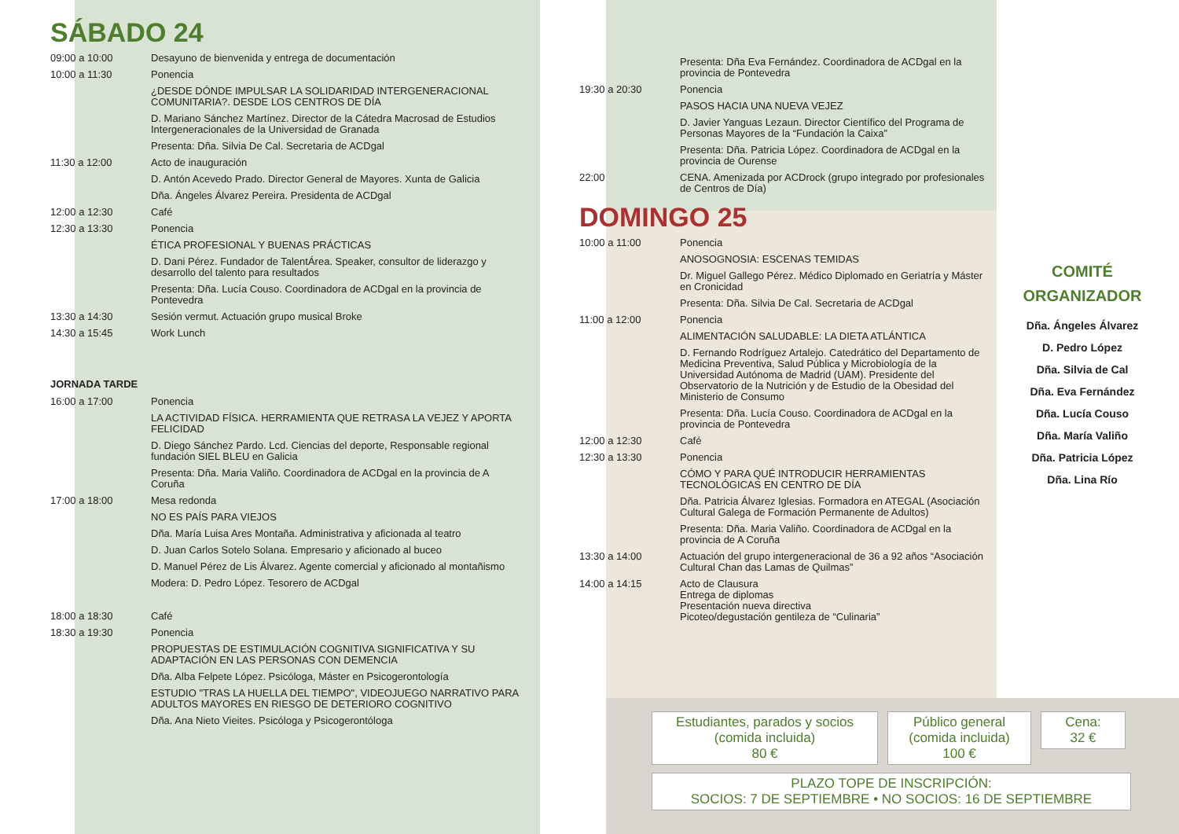SÁBADO 24
09:00 a 10:00 Desayuno de bienvenida y entrega de documentación
10:00 a 11:30 Ponencia
¿DESDE DÓNDE IMPULSAR LA SOLIDARIDAD INTERGENERACIONAL COMUNITARIA?. DESDE LOS CENTROS DE DÍA
D. Mariano Sánchez Martínez. Director de la Cátedra Macrosad de Estudios Intergeneracionales de la Universidad de Granada
Presenta: Dña. Silvia De Cal. Secretaria de ACDgal
11:30 a 12:00 Acto de inauguración
D. Antón Acevedo Prado. Director General de Mayores. Xunta de Galicia
Dña. Ángeles Álvarez Pereira. Presidenta de ACDgal
12:00 a 12:30 Café
12:30 a 13:30 Ponencia
ÉTICA PROFESIONAL Y BUENAS PRÁCTICAS
D. Dani Pérez. Fundador de TalentÁrea. Speaker, consultor de liderazgo y desarrollo del talento para resultados
Presenta: Dña. Lucía Couso. Coordinadora de ACDgal en la provincia de Pontevedra
13:30 a 14:30 Sesión vermut. Actuación grupo musical Broke
14:30 a 15:45 Work Lunch
JORNADA TARDE
16:00 a 17:00 Ponencia
LA ACTIVIDAD FÍSICA. HERRAMIENTA QUE RETRASA LA VEJEZ Y APORTA FELICIDAD
D. Diego Sánchez Pardo. Lcd. Ciencias del deporte, Responsable regional fundación SIEL BLEU en Galicia
Presenta: Dña. Maria Valiño. Coordinadora de ACDgal en la provincia de A Coruña
17:00 a 18:00 Mesa redonda
NO ES PAÍS PARA VIEJOS
Dña. María Luisa Ares Montaña. Administrativa y aficionada al teatro
D. Juan Carlos Sotelo Solana. Empresario y aficionado al buceo
D. Manuel Pérez de Lis Álvarez. Agente comercial y aficionado al montañismo
Modera: D. Pedro López. Tesorero de ACDgal
18:00 a 18:30 Café
18:30 a 19:30 Ponencia
PROPUESTAS DE ESTIMULACIÓN COGNITIVA SIGNIFICATIVA Y SU ADAPTACIÓN EN LAS PERSONAS CON DEMENCIA
Dña. Alba Felpete López. Psicóloga, Máster en Psicogerontología
ESTUDIO "TRAS LA HUELLA DEL TIEMPO", VIDEOJUEGO NARRATIVO PARA ADULTOS MAYORES EN RIESGO DE DETERIORO COGNITIVO
Dña. Ana Nieto Vieites. Psicóloga y Psicogerontóloga
Presenta: Dña Eva Fernández. Coordinadora de ACDgal en la provincia de Pontevedra
19:30 a 20:30 Ponencia
PASOS HACIA UNA NUEVA VEJEZ
D. Javier Yanguas Lezaun. Director Científico del Programa de Personas Mayores de la “Fundación la Caixa”
Presenta: Dña. Patricia López. Coordinadora de ACDgal en la provincia de Ourense
22:00 CENA. Amenizada por ACDrock (grupo integrado por profesionales de Centros de Día)
DOMINGO 25
10:00 a 11:00 Ponencia
ANOSOGNOSIA: ESCENAS TEMIDAS
Dr. Miguel Gallego Pérez. Médico Diplomado en Geriatría y Máster en Cronicidad
Presenta: Dña. Silvia De Cal. Secretaria de ACDgal
11:00 a 12:00 Ponencia
ALIMENTACIÓN SALUDABLE: LA DIETA ATLÁNTICA
D. Fernando Rodríguez Artalejo. Catedrático del Departamento de Medicina Preventiva, Salud Pública y Microbiología de la Universidad Autónoma de Madrid (UAM). Presidente del Observatorio de la Nutrición y de Estudio de la Obesidad del Ministerio de Consumo
Presenta: Dña. Lucía Couso. Coordinadora de ACDgal en la provincia de Pontevedra
12:00 a 12:30 Café
12:30 a 13:30 Ponencia
CÓMO Y PARA QUÉ INTRODUCIR HERRAMIENTAS TECNOLÓGICAS EN CENTRO DE DÍA
Dña. Patricia Álvarez Iglesias. Formadora en ATEGAL (Asociación Cultural Galega de Formación Permanente de Adultos)
Presenta: Dña. Maria Valiño. Coordinadora de ACDgal en la provincia de A Coruña
13:30 a 14:00 Actuación del grupo intergeneracional de 36 a 92 años “Asociación Cultural Chan das Lamas de Quilmas”
14:00 a 14:15 Acto de Clausura
Entrega de diplomas
Presentación nueva directiva
Picoteo/degustación gentileza de “Culinaria”
COMITÉ
ORGANIZADOR
Dña. Ángeles Álvarez
D. Pedro López
Dña. Silvia de Cal
Dña. Eva Fernández
Dña. Lucía Couso
Dña. María Valiño
Dña. Patricia López
Dña. Lina Río
Estudiantes, parados y socios
(comida incluida)
80 €
Público general
(comida incluida)
100 €
Cena:
32 €
PLAZO TOPE DE INSCRIPCIÓN:
SOCIOS: 7 DE SEPTIEMBRE • NO SOCIOS: 16 DE SEPTIEMBRE